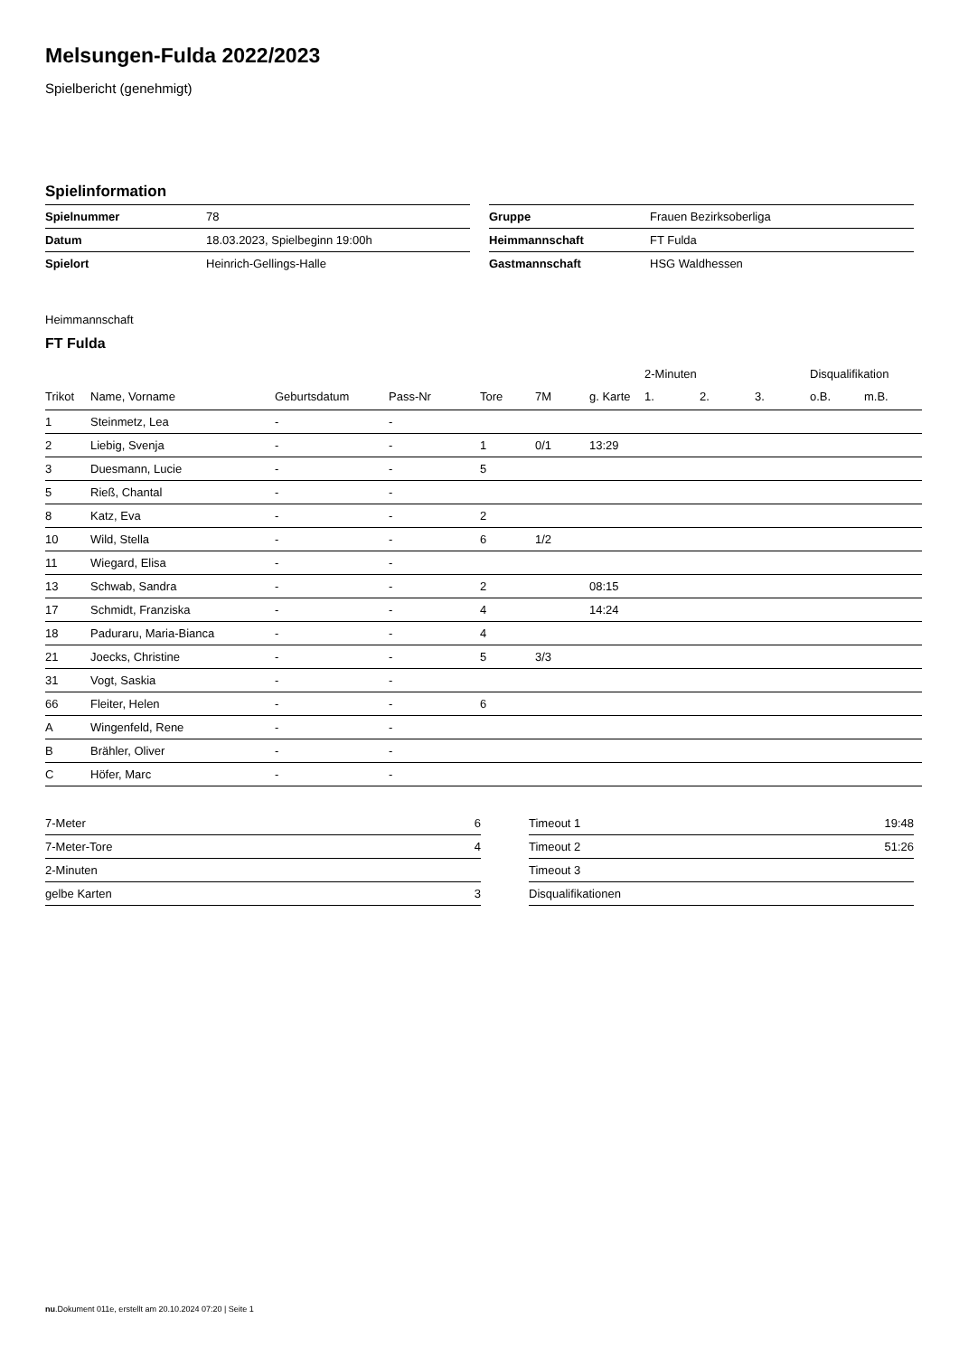Melsungen-Fulda 2022/2023
Spielbericht (genehmigt)
Spielinformation
| Spielnummer | 78 |
| Datum | 18.03.2023, Spielbeginn 19:00h |
| Spielort | Heinrich-Gellings-Halle |
| Gruppe | Frauen Bezirksoberliga |
| Heimmannschaft | FT Fulda |
| Gastmannschaft | HSG Waldhessen |
Heimmannschaft
FT Fulda
| | | | | | | | 2-Minuten | | | Disqualifikation | |
| --- | --- | --- | --- | --- | --- | --- | --- | --- | --- | --- | --- |
| Trikot | Name, Vorname | Geburtsdatum | Pass-Nr | Tore | 7M | g. Karte | 1. | 2. | 3. | o.B. | m.B. |
| 1 | Steinmetz, Lea | - | - | | | | | | | | |
| 2 | Liebig, Svenja | - | - | 1 | 0/1 | 13:29 | | | | | |
| 3 | Duesmann, Lucie | - | - | 5 | | | | | | | |
| 5 | Rieß, Chantal | - | - | | | | | | | | |
| 8 | Katz, Eva | - | - | 2 | | | | | | | |
| 10 | Wild, Stella | - | - | 6 | 1/2 | | | | | | |
| 11 | Wiegard, Elisa | - | - | | | | | | | | |
| 13 | Schwab, Sandra | - | - | 2 | | 08:15 | | | | | |
| 17 | Schmidt, Franziska | - | - | 4 | | 14:24 | | | | | |
| 18 | Paduraru, Maria-Bianca | - | - | 4 | | | | | | | |
| 21 | Joecks, Christine | - | - | 5 | 3/3 | | | | | | |
| 31 | Vogt, Saskia | - | - | | | | | | | | |
| 66 | Fleiter, Helen | - | - | 6 | | | | | | | |
| A | Wingenfeld, Rene | - | - | | | | | | | | |
| B | Brähler, Oliver | - | - | | | | | | | | |
| C | Höfer, Marc | - | - | | | | | | | | |
| 7-Meter | 6 |
| 7-Meter-Tore | 4 |
| 2-Minuten | |
| gelbe Karten | 3 |
| Timeout 1 | 19:48 |
| Timeout 2 | 51:26 |
| Timeout 3 | |
| Disqualifikationen | |
nu.Dokument 011e, erstellt am 20.10.2024 07:20 | Seite 1